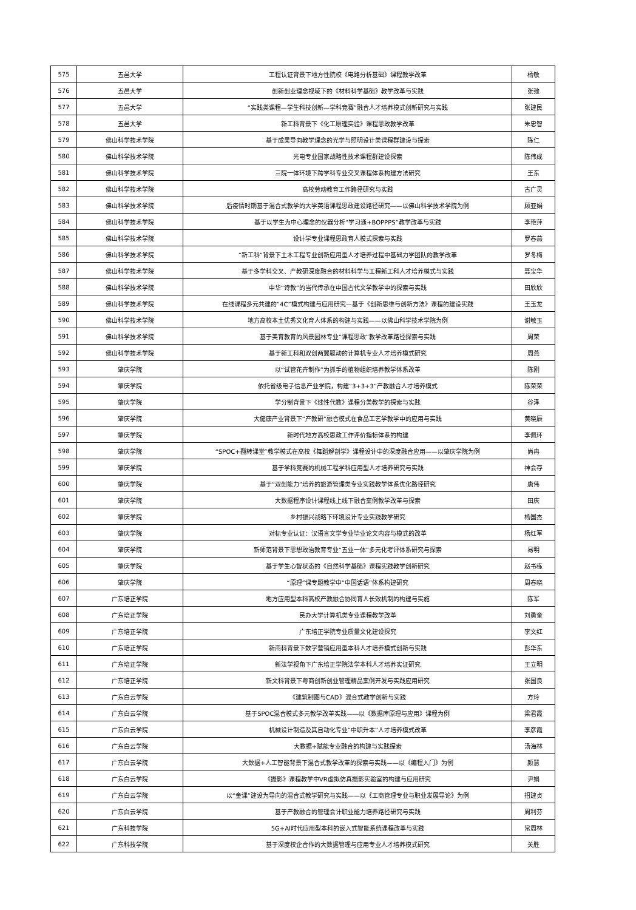| 575 | 五邑大学 | 工程认证背景下地方性院校《电路分析基础》课程教学改革 | 杨敏 |
| 576 | 五邑大学 | 创新创业理念视域下的《材料科学基础》教学改革与实践 | 张弛 |
| 577 | 五邑大学 | “实践类课程—学生科技创新—学科竞赛”融合人才培养模式创新研究与实践 | 张建民 |
| 578 | 五邑大学 | 新工科背景下《化工原理实验》课程思政教学改革 | 朱忠智 |
| 579 | 佛山科学技术学院 | 基于成果导向教学理念的光学与照明设计类课程群建设与探索 | 陈仁 |
| 580 | 佛山科学技术学院 | 光电专业国家战略性技术课程群建设探索 | 陈伟成 |
| 581 | 佛山科学技术学院 | 三院一体环境下跨学科专业交叉课程体系构建方法研究 | 王东 |
| 582 | 佛山科学技术学院 | 高校劳动教育工作路径研究与实践 | 古广灵 |
| 583 | 佛山科学技术学院 | 后疫情时期基于混合式教学的大学英语课程思政建设路径研究——以佛山科学技术学院为例 | 顾亚娟 |
| 584 | 佛山科学技术学院 | 基于以学生为中心理念的仪器分析“学习通+BOPPPS”教学改革与实践 | 李艳萍 |
| 585 | 佛山科学技术学院 | 设计学专业课程思政育人模式探索与实践 | 罗春燕 |
| 586 | 佛山科学技术学院 | “新工科”背景下土木工程专业创新应用型人才培养过程中基础力学团队的教学改革 | 罗冬梅 |
| 587 | 佛山科学技术学院 | 基于多学科交叉、产教研深度融合的材料科学与工程新工科人才培养模式与实践 | 聂宝华 |
| 588 | 佛山科学技术学院 | 中华“诗教”的当代传承在中国古代文学教学中的探索与实践 | 田欣欣 |
| 589 | 佛山科学技术学院 | 在线课程多元共建的“4C”模式构建与应用研究—基于《创新思维与创新方法》课程的建设实践 | 王玉龙 |
| 590 | 佛山科学技术学院 | 地方高校本土优秀文化育人体系的构建与实践——以佛山科学技术学院为例 | 谢敏玉 |
| 591 | 佛山科学技术学院 | 基于美育教育的风景园林专业“课程思政”教学改革路径探索与实践 | 周荣 |
| 592 | 佛山科学技术学院 | 基于新工科和双创两翼驱动的计算机专业人才培养模式研究 | 周燕 |
| 593 | 肇庆学院 | 以“试管花卉制作”为抓手的植物组织培养教学体系改革 | 陈刚 |
| 594 | 肇庆学院 | 依托省级电子信息产业学院，构建“3+3+3”产教融合人才培养模式 | 陈荣荣 |
| 595 | 肇庆学院 | 学分制背景下《线性代数》课程分类教学的探索与实践 | 谷泽 |
| 596 | 肇庆学院 | 大健康产业背景下“产教研”融合模式在食品工艺学教学中的应用与实践 | 黄晓辰 |
| 597 | 肇庆学院 | 新时代地方高校思政工作评价指标体系的构建 | 李佩环 |
| 598 | 肇庆学院 | “SPOC+翻转课堂”教学模式在高校《舞蹈解剖学》课程设计中的深度融合应用——以肇庆学院为例 | 尚冉 |
| 599 | 肇庆学院 | 基于学科竞赛的机械工程学科应用型人才培养研究与实践 | 神会存 |
| 600 | 肇庆学院 | 基于“双创能力”培养的旅游管理类专业实践教学体系优化路径研究 | 唐伟 |
| 601 | 肇庆学院 | 大数据程序设计课程线上线下融合案例教学改革与探索 | 田庆 |
| 602 | 肇庆学院 | 乡村振兴战略下环境设计专业实践教学研究 | 杨国杰 |
| 603 | 肇庆学院 | 对标专业认证：汉语言文学专业毕业论文内容与模式的改革 | 杨红军 |
| 604 | 肇庆学院 | 新师范背景下思想政治教育专业“五业一体”多元化考评体系研究与探索 | 易明 |
| 605 | 肇庆学院 | 基于学生心智状态的《自然科学基础》课程实践教学创新研究 | 赵书栋 |
| 606 | 肇庆学院 | “原理”课专题教学中“中国话语”体系构建研究 | 周春晓 |
| 607 | 广东培正学院 | 地方应用型本科高校产教融合协同育人长效机制的构建与实施 | 陈军 |
| 608 | 广东培正学院 | 民办大学计算机类专业课程教学改革 | 刘勇奎 |
| 609 | 广东培正学院 | 广东培正学院专业质量文化建设探究 | 李文红 |
| 610 | 广东培正学院 | 新商科背景下数字营销应用型本科人才培养模式创新与实践 | 彭华东 |
| 611 | 广东培正学院 | 新法学视角下广东培正学院法学本科人才培养实证研究 | 王立明 |
| 612 | 广东培正学院 | 新文科背景下粤商创新创业管理精品案例开发与实践应用研究 | 张国良 |
| 613 | 广东白云学院 | 《建筑制图与CAD》混合式教学创新与实践 | 方玲 |
| 614 | 广东白云学院 | 基于SPOC混合模式多元教学改革实践——以《数据库原理与应用》课程为例 | 梁君霞 |
| 615 | 广东白云学院 | 机械设计制造及其自动化专业“中职升本”人才培养模式改革 | 李彦霞 |
| 616 | 广东白云学院 | 大数据+赋能专业融合的构建与实践探索 | 汤海林 |
| 617 | 广东白云学院 | 大数据+人工智能背景下混合式教学改革的探索与实践——以《编程入门》为例 | 颜慧 |
| 618 | 广东白云学院 | 《摄影》课程教学中VR虚拟仿真摄影实验室的构建与应用研究 | 尹娟 |
| 619 | 广东白云学院 | 以“金课”建设为导向的混合式教学研究与实践——以《工商管理专业与职业发展导论》为例 | 招建贞 |
| 620 | 广东白云学院 | 基于产教融合的管理会计职业能力培养路径研究与实践 | 周利芬 |
| 621 | 广东科技学院 | 5G+AI时代应用型本科的嵌入式智能系统课程改革与实践 | 常周林 |
| 622 | 广东科技学院 | 基于深度校企合作的大数据管理与应用专业人才培养模式研究 | 关胜 |